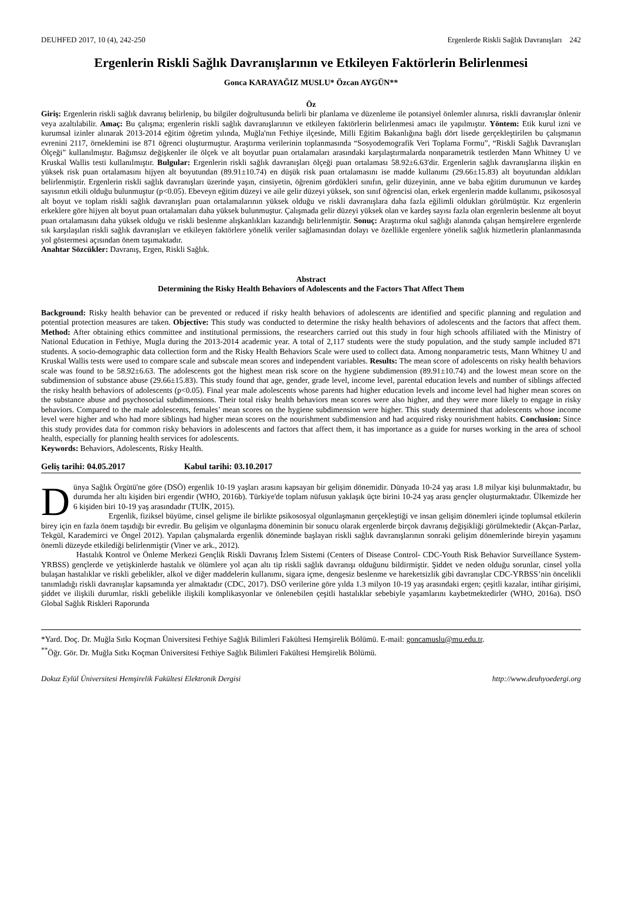DEUHFED 2017, 10 (4), 242-250 Ergenlerde Riskli Sağlık Davranışları 242
Ergenlerin Riskli Sağlık Davranışlarının ve Etkileyen Faktörlerin Belirlenmesi
Gonca KARAYAĞIZ MUSLU* Özcan AYGÜN**
Öz
Giriş: Ergenlerin riskli sağlık davranış belirlenip, bu bilgiler doğrultusunda belirli bir planlama ve düzenleme ile potansiyel önlemler alınırsa, riskli davranışlar önlenir veya azaltılabilir. Amaç: Bu çalışma; ergenlerin riskli sağlık davranışlarının ve etkileyen faktörlerin belirlenmesi amacı ile yapılmıştır. Yöntem: Etik kurul izni ve kurumsal izinler alınarak 2013-2014 eğitim öğretim yılında, Muğla'nın Fethiye ilçesinde, Milli Eğitim Bakanlığına bağlı dört lisede gerçekleştirilen bu çalışmanın evrenini 2117, örneklemini ise 871 öğrenci oluşturmuştur. Araştırma verilerinin toplanmasında “Sosyodemografik Veri Toplama Formu”, “Riskli Sağlık Davranışları Ölçeği” kullanılmıştır. Bağımsız değişkenler ile ölçek ve alt boyutlar puan ortalamaları arasındaki karşılaştırmalarda nonparametrik testlerden Mann Whitney U ve Kruskal Wallis testi kullanılmıştır. Bulgular: Ergenlerin riskli sağlık davranışları ölçeği puan ortalaması 58.92±6.63'dir. Ergenlerin sağlık davranışlarına ilişkin en yüksek risk puan ortalamasını hijyen alt boyutundan (89.91±10.74) en düşük risk puan ortalamasını ise madde kullanımı (29.66±15.83) alt boyutundan aldıkları belirlenmiştir. Ergenlerin riskli sağlık davranışları üzerinde yaşın, cinsiyetin, öğrenim gördükleri sınıfın, gelir düzeyinin, anne ve baba eğitim durumunun ve kardeş sayısının etkili olduğu bulunmuştur (p<0.05). Ebeveyn eğitim düzeyi ve aile gelir düzeyi yüksek, son sınıf öğrencisi olan, erkek ergenlerin madde kullanımı, psikososyal alt boyut ve toplam riskli sağlık davranışları puan ortalamalarının yüksek olduğu ve riskli davranışlara daha fazla eğilimli oldukları görülmüştür. Kız ergenlerin erkeklere göre hijyen alt boyut puan ortalamaları daha yüksek bulunmuştur. Çalışmada gelir düzeyi yüksek olan ve kardeş sayısı fazla olan ergenlerin beslenme alt boyut puan ortalamasını daha yüksek olduğu ve riskli beslenme alışkanlıkları kazandığı belirlenmiştir. Sonuç: Araştırma okul sağlığı alanında çalışan hemşirelere ergenlerde sık karşılaşılan riskli sağlık davranışları ve etkileyen faktörlere yönelik veriler sağlamasından dolayı ve özellikle ergenlere yönelik sağlık hizmetlerin planlanmasında yol göstermesi açısından önem taşımaktadır.
Anahtar Sözcükler: Davranış, Ergen, Riskli Sağlık.
Abstract
Determining the Risky Health Behaviors of Adolescents and the Factors That Affect Them
Background: Risky health behavior can be prevented or reduced if risky health behaviors of adolescents are identified and specific planning and regulation and potential protection measures are taken. Objective: This study was conducted to determine the risky health behaviors of adolescents and the factors that affect them. Method: After obtaining ethics committee and institutional permissions, the researchers carried out this study in four high schools affiliated with the Ministry of National Education in Fethiye, Mugla during the 2013-2014 academic year. A total of 2,117 students were the study population, and the study sample included 871 students. A socio-demographic data collection form and the Risky Health Behaviors Scale were used to collect data. Among nonparametric tests, Mann Whitney U and Kruskal Wallis tests were used to compare scale and subscale mean scores and independent variables. Results: The mean score of adolescents on risky health behaviors scale was found to be 58.92±6.63. The adolescents got the highest mean risk score on the hygiene subdimension (89.91±10.74) and the lowest mean score on the subdimension of substance abuse (29.66±15.83). This study found that age, gender, grade level, income level, parental education levels and number of siblings affected the risky health behaviors of adolescents (p<0.05). Final year male adolescents whose parents had higher education levels and income level had higher mean scores on the substance abuse and psychosocial subdimensions. Their total risky health behaviors mean scores were also higher, and they were more likely to engage in risky behaviors. Compared to the male adolescents, females’ mean scores on the hygiene subdimension were higher. This study determined that adolescents whose income level were higher and who had more siblings had higher mean scores on the nourishment subdimension and had acquired risky nourishment habits. Conclusion: Since this study provides data for common risky behaviors in adolescents and factors that affect them, it has importance as a guide for nurses working in the area of school health, especially for planning health services for adolescents.
Keywords: Behaviors, Adolescents, Risky Health.
Geliş tarihi: 04.05.2017 Kabul tarihi: 03.10.2017
Dünya Sağlık Örgütü'ne göre (DSÖ) ergenlik 10-19 yaşları arasını kapsayan bir gelişim dönemidir. Dünyada 10-24 yaş arası 1.8 milyar kişi bulunmaktadır, bu durumda her altı kişiden biri ergendir (WHO, 2016b). Türkiye'de toplam nüfusun yaklaşık üçte birini 10-24 yaş arası gençler oluşturmaktadır. Ülkemizde her 6 kişiden biri 10-19 yaş arasındadır (TUİK, 2015).
Ergenlik, fiziksel büyüme, cinsel gelişme ile birlikte psikososyal olgunlaşmanın gerçekleştiği ve insan gelişim dönemleri içinde toplumsal etkilerin birey için en fazla önem taşıdığı bir evredir. Bu gelişim ve olgunlaşma döneminin bir sonucu olarak ergenlerde birçok davranış değişikliği görülmektedir (Akçan-Parlaz, Tekgül, Karademirci ve Öngel 2012). Yapılan çalışmalarda ergenlik döneminde başlayan riskli sağlık davranışlarının sonraki gelişim dönemlerinde bireyin yaşamını önemli düzeyde etkilediği belirlenmiştir (Viner ve ark., 2012).
Hastalık Kontrol ve Önleme Merkezi Gençlik Riskli Davranış İzlem Sistemi (Centers of Disease Control- CDC-Youth Risk Behavior Surveillance System-YRBSS) gençlerde ve yetişkinlerde hastalık ve ölümlere yol açan altı tip riskli sağlık davranışı olduğunu bildirmiştir. Şiddet ve neden olduğu sorunlar, cinsel yolla bulaşan hastalıklar ve riskli gebelikler, alkol ve diğer maddelerin kullanımı, sigara içme, dengesiz beslenme ve hareketsizlik gibi davranışlar CDC-YRBSS’nin öncelikli tanımladığı riskli davranışlar kapsamında yer almaktadır (CDC, 2017). DSÖ verilerine göre yılda 1.3 milyon 10-19 yaş arasındaki ergen; çeşitli kazalar, intihar girişimi, şiddet ve ilişkili durumlar, riskli gebelikle ilişkili komplikasyonlar ve önlenebilen çeşitli hastalıklar sebebiyle yaşamlarını kaybetmektedirler (WHO, 2016a). DSÖ Global Sağlık Riskleri Raporunda
*Yard. Doç. Dr. Muğla Sıtkı Koçman Üniversitesi Fethiye Sağlık Bilimleri Fakültesi Hemşirelik Bölümü. E-mail: goncamuslu@mu.edu.tr.
<sup>**</sup> Öğr. Gör. Dr. Muğla Sıtkı Koçman Üniversitesi Fethiye Sağlık Bilimleri Fakültesi Hemşirelik Bölümü.
Dokuz Eylül Üniversitesi Hemşirelik Fakültesi Elektronik Dergisi http://www.deuhyoedergi.org